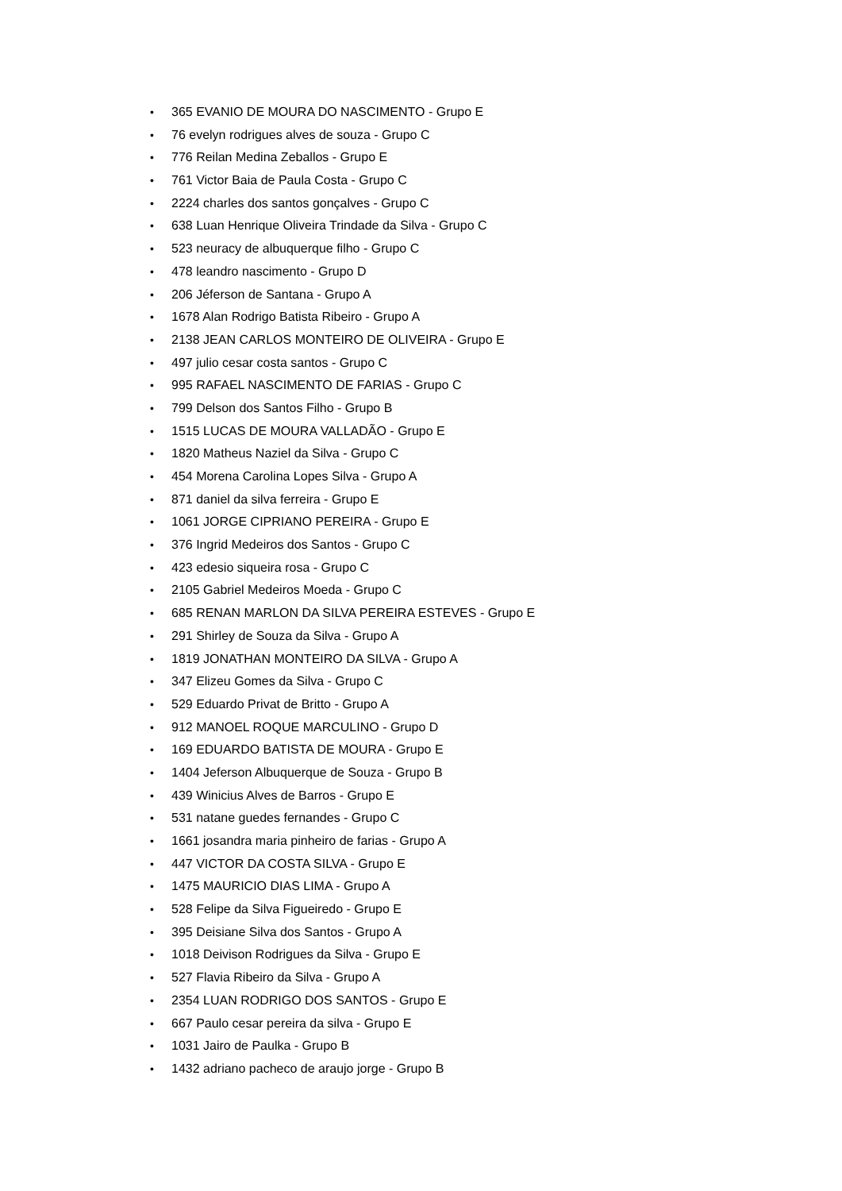• 365 EVANIO DE MOURA DO NASCIMENTO - Grupo E
• 76 evelyn rodrigues alves de souza - Grupo C
• 776 Reilan Medina Zeballos - Grupo E
• 761 Victor Baia de Paula Costa - Grupo C
• 2224 charles dos santos gonçalves - Grupo C
• 638 Luan Henrique Oliveira Trindade da Silva - Grupo C
• 523 neuracy de albuquerque filho - Grupo C
• 478 leandro nascimento - Grupo D
• 206 Jéferson de Santana - Grupo A
• 1678 Alan Rodrigo Batista Ribeiro - Grupo A
• 2138 JEAN CARLOS MONTEIRO DE OLIVEIRA - Grupo E
• 497 julio cesar costa santos - Grupo C
• 995 RAFAEL NASCIMENTO DE FARIAS - Grupo C
• 799 Delson dos Santos Filho - Grupo B
• 1515 LUCAS DE MOURA VALLADÃO - Grupo E
• 1820 Matheus Naziel da Silva - Grupo C
• 454 Morena Carolina Lopes Silva - Grupo A
• 871 daniel da silva ferreira - Grupo E
• 1061 JORGE CIPRIANO PEREIRA - Grupo E
• 376 Ingrid Medeiros dos Santos - Grupo C
• 423 edesio siqueira rosa - Grupo C
• 2105 Gabriel Medeiros Moeda - Grupo C
• 685 RENAN MARLON DA SILVA PEREIRA ESTEVES - Grupo E
• 291 Shirley de Souza da Silva - Grupo A
• 1819 JONATHAN MONTEIRO DA SILVA - Grupo A
• 347 Elizeu Gomes da Silva - Grupo C
• 529 Eduardo Privat de Britto - Grupo A
• 912 MANOEL ROQUE MARCULINO - Grupo D
• 169 EDUARDO BATISTA DE MOURA - Grupo E
• 1404 Jeferson Albuquerque de Souza - Grupo B
• 439 Winicius Alves de Barros - Grupo E
• 531 natane guedes fernandes - Grupo C
• 1661 josandra maria pinheiro de farias - Grupo A
• 447 VICTOR DA COSTA SILVA - Grupo E
• 1475 MAURICIO DIAS LIMA - Grupo A
• 528 Felipe da Silva Figueiredo - Grupo E
• 395 Deisiane Silva dos Santos - Grupo A
• 1018 Deivison Rodrigues da Silva - Grupo E
• 527 Flavia Ribeiro da Silva - Grupo A
• 2354 LUAN RODRIGO DOS SANTOS - Grupo E
• 667 Paulo cesar pereira da silva - Grupo E
• 1031 Jairo de Paulka - Grupo B
• 1432 adriano pacheco de araujo jorge - Grupo B